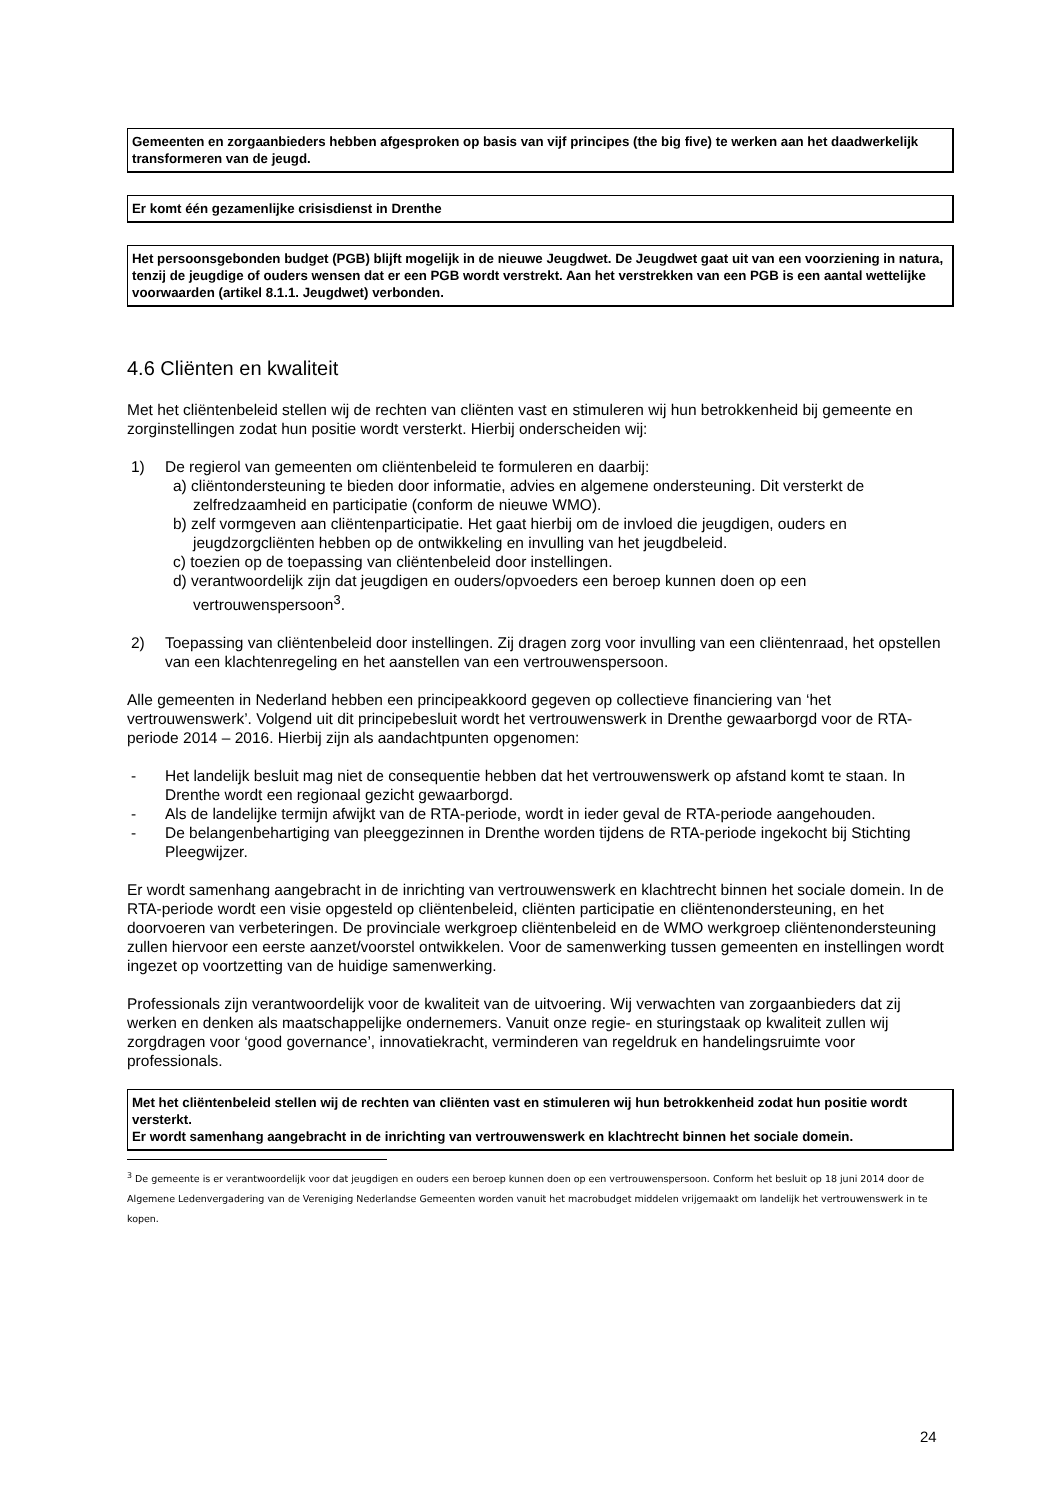Gemeenten en zorgaanbieders hebben afgesproken op basis van vijf principes (the big five) te werken aan het daadwerkelijk transformeren van de jeugd.
Er komt één gezamenlijke crisisdienst in Drenthe
Het persoonsgebonden budget (PGB) blijft mogelijk in de nieuwe Jeugdwet. De Jeugdwet gaat uit van een voorziening in natura, tenzij de jeugdige of ouders wensen dat er een PGB wordt verstrekt. Aan het verstrekken van een PGB is een aantal wettelijke voorwaarden (artikel 8.1.1. Jeugdwet) verbonden.
4.6 Cliënten en kwaliteit
Met het cliëntenbeleid stellen wij de rechten van cliënten vast en stimuleren wij hun betrokkenheid bij gemeente en zorginstellingen zodat hun positie wordt versterkt. Hierbij onderscheiden wij:
1) De regierol van gemeenten om cliëntenbeleid te formuleren en daarbij:
a) cliëntondersteuning te bieden door informatie, advies en algemene ondersteuning. Dit versterkt de zelfredzaamheid en participatie (conform de nieuwe WMO).
b) zelf vormgeven aan cliëntenparticipatie. Het gaat hierbij om de invloed die jeugdigen, ouders en jeugdzorgcliënten hebben op de ontwikkeling en invulling van het jeugdbeleid.
c) toezien op de toepassing van cliëntenbeleid door instellingen.
d) verantwoordelijk zijn dat jeugdigen en ouders/opvoeders een beroep kunnen doen op een vertrouwenspersoon<sup>3</sup>.
2) Toepassing van cliëntenbeleid door instellingen. Zij dragen zorg voor invulling van een cliëntenraad, het opstellen van een klachtenregeling en het aanstellen van een vertrouwenspersoon.
Alle gemeenten in Nederland hebben een principeakkoord gegeven op collectieve financiering van ‘het vertrouwenswerk’. Volgend uit dit principebesluit wordt het vertrouwenswerk in Drenthe gewaarborgd voor de RTA-periode 2014 – 2016. Hierbij zijn als aandachtpunten opgenomen:
- Het landelijk besluit mag niet de consequentie hebben dat het vertrouwenswerk op afstand komt te staan. In Drenthe wordt een regionaal gezicht gewaarborgd.
- Als de landelijke termijn afwijkt van de RTA-periode, wordt in ieder geval de RTA-periode aangehouden.
- De belangenbehartiging van pleeggezinnen in Drenthe worden tijdens de RTA-periode ingekocht bij Stichting Pleegwijzer.
Er wordt samenhang aangebracht in de inrichting van vertrouwenswerk en klachtrecht binnen het sociale domein. In de RTA-periode wordt een visie opgesteld op cliëntenbeleid, cliënten participatie en cliëntenondersteuning, en het doorvoeren van verbeteringen. De provinciale werkgroep cliëntenbeleid en de WMO werkgroep cliëntenondersteuning zullen hiervoor een eerste aanzet/voorstel ontwikkelen. Voor de samenwerking tussen gemeenten en instellingen wordt ingezet op voortzetting van de huidige samenwerking.
Professionals zijn verantwoordelijk voor de kwaliteit van de uitvoering. Wij verwachten van zorgaanbieders dat zij werken en denken als maatschappelijke ondernemers. Vanuit onze regie- en sturingstaak op kwaliteit zullen wij zorgdragen voor ‘good governance’, innovatiekracht, verminderen van regeldruk en handelingsruimte voor professionals.
Met het cliëntenbeleid stellen wij de rechten van cliënten vast en stimuleren wij hun betrokkenheid zodat hun positie wordt versterkt.
Er wordt samenhang aangebracht in de inrichting van vertrouwenswerk en klachtrecht binnen het sociale domein.
<sup>3</sup> De gemeente is er verantwoordelijk voor dat jeugdigen en ouders een beroep kunnen doen op een vertrouwenspersoon. Conform het besluit op 18 juni 2014 door de Algemene Ledenvergadering van de Vereniging Nederlandse Gemeenten worden vanuit het macrobudget middelen vrijgemaakt om landelijk het vertrouwenswerk in te kopen.
24